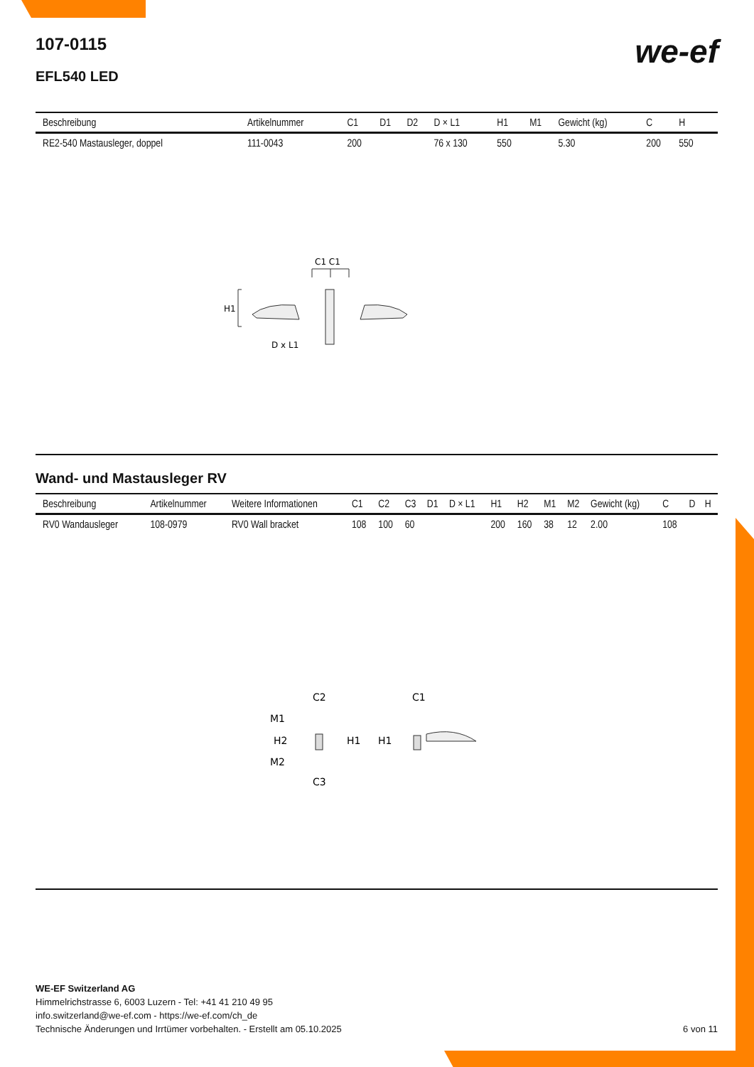107-0115
EFL540 LED
we-ef
| Beschreibung | Artikelnummer | C1 | D1 | D2 | D × L1 | H1 | M1 | Gewicht (kg) | C | H | |
| --- | --- | --- | --- | --- | --- | --- | --- | --- | --- | --- | --- |
| RE2-540 Mastausleger, doppel | 111-0043 | 200 | | | 76 x 130 | 550 | | 5.30 | 200 | 550 | |
C1 C1
H1
D x L1
Wand- und Mastausleger RV
| Beschreibung | Artikelnummer | Weitere Informationen | C1 | C2 | C3 | D1 | D × L1 | H1 | H2 | M1 | M2 | Gewicht (kg) | C | D | H |
| --- | --- | --- | --- | --- | --- | --- | --- | --- | --- | --- | --- | --- | --- | --- | --- |
| RV0 Wandausleger | 108-0979 | RV0 Wall bracket | 108 | 100 | 60 | | | 200 | 160 | 38 | 12 | 2.00 | 108 | | |
C2
M1
H2
H1
H1
M2
C3
C1
WE-EF Switzerland AG
Himmelrichstrasse 6, 6003 Luzern - Tel: +41 41 210 49 95
info.switzerland@we-ef.com - https://we-ef.com/ch_de
Technische Änderungen und Irrtümer vorbehalten. - Erstellt am 05.10.2025 6 von 11